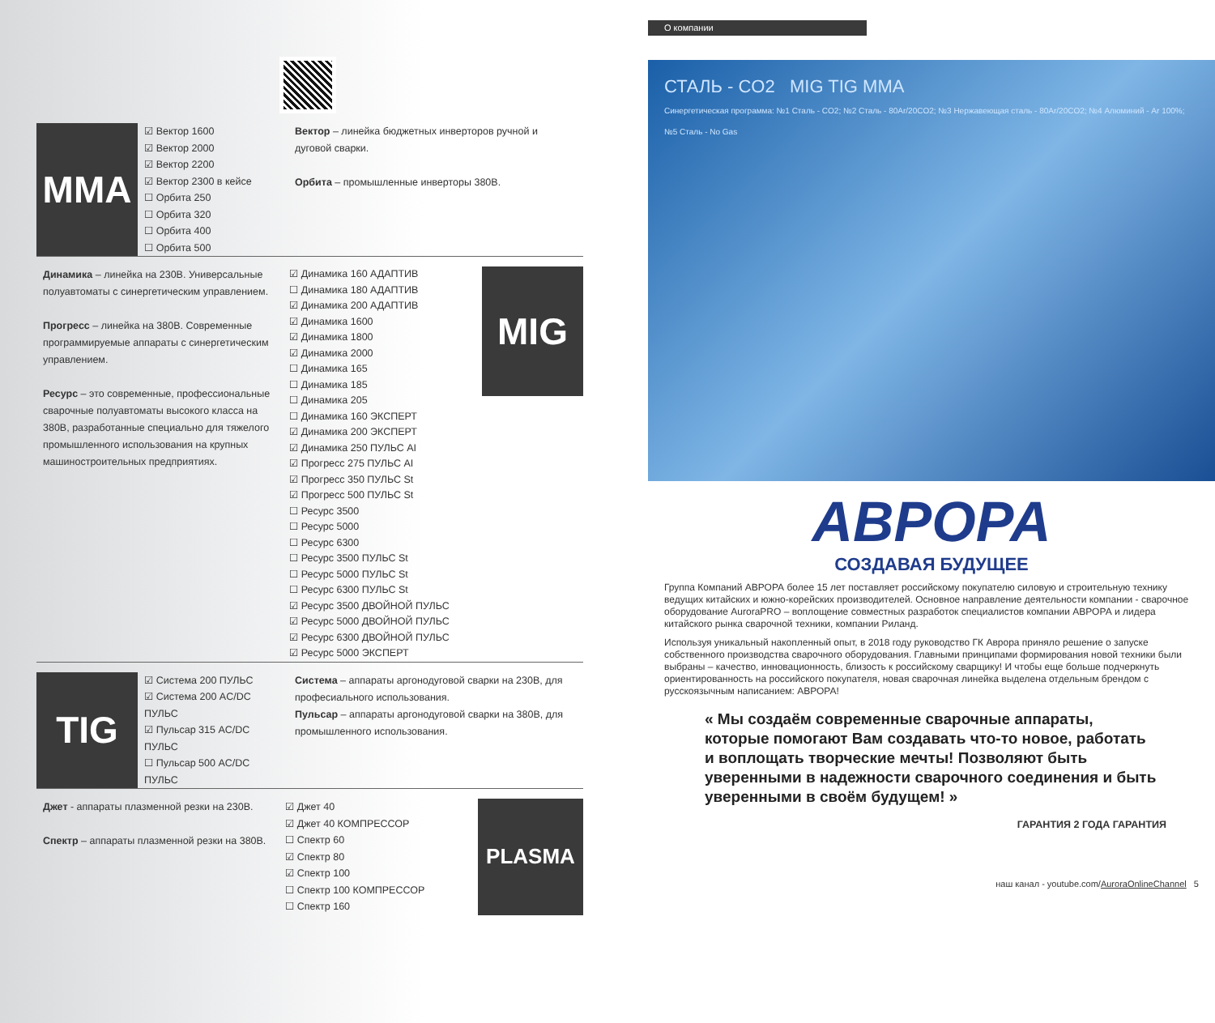MMA
☑ Вектор 1600
☑ Вектор 2000
☑ Вектор 2200
☑ Вектор 2300 в кейсе
☐ Орбита 250
☐ Орбита 320
☐ Орбита 400
☐ Орбита 500
Вектор – линейка бюджетных инверторов ручной и дуговой сварки.
Орбита – промышленные инверторы 380В.
Динамика – линейка на 230В. Универсальные полуавтоматы с синергетическим управлением.
Прогресс – линейка на 380В. Современные программируемые аппараты с синергетическим управлением.
Ресурс – это современные, профессиональные сварочные полуавтоматы высокого класса на 380В, разработанные специально для тяжелого промышленного использования на крупных машиностроительных предприятиях.
☑ Динамика 160 АДАПТИВ
☐ Динамика 180 АДАПТИВ
☑ Динамика 200 АДАПТИВ
☑ Динамика 1600
☑ Динамика 1800
☑ Динамика 2000
☐ Динамика 165
☐ Динамика 185
☐ Динамика 205
☐ Динамика 160 ЭКСПЕРТ
☑ Динамика 200 ЭКСПЕРТ
☑ Динамика 250 ПУЛЬС AI
☑ Прогресс 275 ПУЛЬС AI
☑ Прогресс 350 ПУЛЬС St
☑ Прогресс 500 ПУЛЬС St
☐ Ресурс 3500
☐ Ресурс 5000
☐ Ресурс 6300
☐ Ресурс 3500 ПУЛЬС St
☐ Ресурс 5000 ПУЛЬС St
☐ Ресурс 6300 ПУЛЬС St
☑ Ресурс 3500 ДВОЙНОЙ ПУЛЬС
☑ Ресурс 5000 ДВОЙНОЙ ПУЛЬС
☑ Ресурс 6300 ДВОЙНОЙ ПУЛЬС
☑ Ресурс 5000 ЭКСПЕРТ
MIG
TIG
☑ Система 200 ПУЛЬС
☑ Система 200 AC/DC ПУЛЬС
☑ Пульсар 315 AC/DC ПУЛЬС
☐ Пульсар 500 AC/DC ПУЛЬС
Система – аппараты аргонодуговой сварки на 230В, для професиального использования.
Пульсар – аппараты аргонодуговой сварки на 380В, для промышленного использования.
Джет - аппараты плазменной резки на 230В.
Спектр – аппараты плазменной резки на 380В.
☑ Джет 40
☑ Джет 40 КОМПРЕССОР
☐ Спектр 60
☑ Спектр 80
☑ Спектр 100
☐ Спектр 100 КОМПРЕССОР
☐ Спектр 160
PLASMA
О компании
СТАЛЬ - CO2 MIG TIG MMA
Синергетическая программа: №1 Сталь - CO2; №2 Сталь - 80Ar/20CO2; №3 Нержавеющая сталь - 80Ar/20CO2; №4 Алюминий - Ar 100%; №5 Сталь - No Gas
АВРОРА
СОЗДАВАЯ БУДУЩЕЕ
Группа Компаний АВРОРА более 15 лет поставляет российскому покупателю силовую и строительную технику ведущих китайских и южно-корейских производителей. Основное направление деятельности компании - сварочное оборудование AuroraPRO – воплощение совместных разработок специалистов компании АВРОРА и лидера китайского рынка сварочной техники, компании Риланд.
Используя уникальный накопленный опыт, в 2018 году руководство ГК Аврора приняло решение о запуске собственного производства сварочного оборудования. Главными принципами формирования новой техники были выбраны – качество, инновационность, близость к российскому сварщику! И чтобы еще больше подчеркнуть ориентированность на российского покупателя, новая сварочная линейка выделена отдельным брендом с русскоязычным написанием: АВРОРА!
« Мы создаём современные сварочные аппараты, которые помогают Вам создавать что-то новое, работать и воплощать творческие мечты! Позволяют быть уверенными в надежности сварочного соединения и быть уверенными в своём будущем! »
ГАРАНТИЯ 2 ГОДА ГАРАНТИЯ
наш канал - youtube.com/AuroraOnlineChannel 5